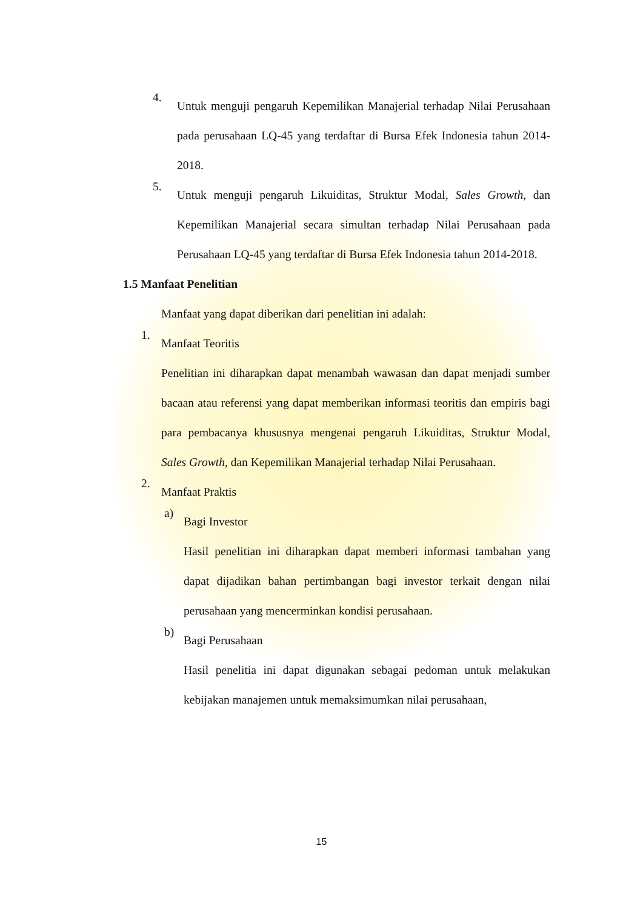4.
Untuk menguji pengaruh Kepemilikan Manajerial terhadap Nilai Perusahaan pada perusahaan LQ-45 yang terdaftar di Bursa Efek Indonesia tahun 2014-2018.
5.
Untuk menguji pengaruh Likuiditas, Struktur Modal, Sales Growth, dan Kepemilikan Manajerial secara simultan terhadap Nilai Perusahaan pada Perusahaan LQ-45 yang terdaftar di Bursa Efek Indonesia tahun 2014-2018.
1.5 Manfaat Penelitian
Manfaat yang dapat diberikan dari penelitian ini adalah:
1.
Manfaat Teoritis
Penelitian ini diharapkan dapat menambah wawasan dan dapat menjadi sumber bacaan atau referensi yang dapat memberikan informasi teoritis dan empiris bagi para pembacanya khususnya mengenai pengaruh Likuiditas, Struktur Modal, Sales Growth, dan Kepemilikan Manajerial terhadap Nilai Perusahaan.
2.
Manfaat Praktis
a)
Bagi Investor
Hasil penelitian ini diharapkan dapat memberi informasi tambahan yang dapat dijadikan bahan pertimbangan bagi investor terkait dengan nilai perusahaan yang mencerminkan kondisi perusahaan.
b)
Bagi Perusahaan
Hasil penelitia ini dapat digunakan sebagai pedoman untuk melakukan kebijakan manajemen untuk memaksimumkan nilai perusahaan,
15